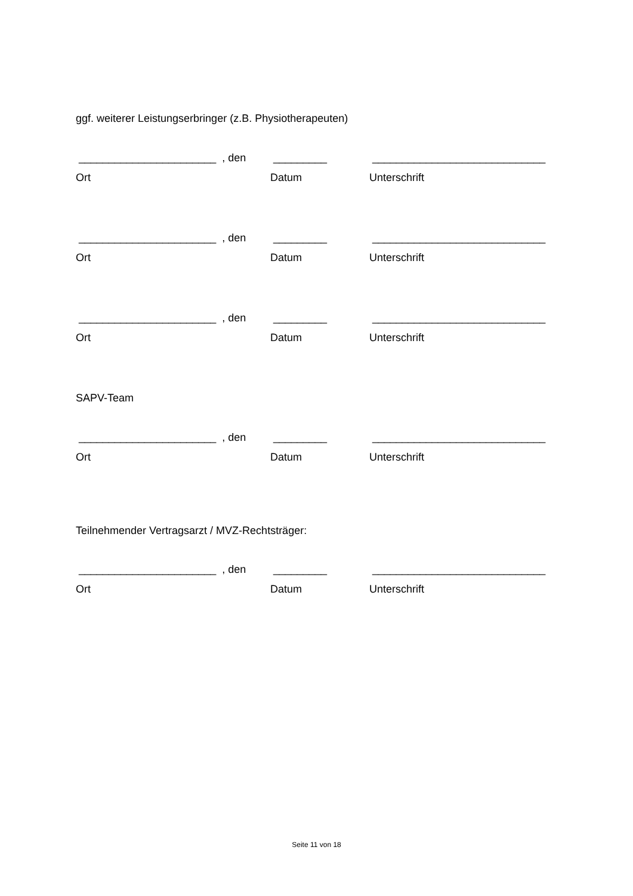ggf. weiterer Leistungserbringer (z.B. Physiotherapeuten)
_______________________ , den _________ _____________________________
Ort Datum Unterschrift
_______________________ , den _________ _____________________________
Ort Datum Unterschrift
_______________________ , den _________ _____________________________
Ort Datum Unterschrift
SAPV-Team
_______________________ , den _________ _____________________________
Ort Datum Unterschrift
Teilnehmender Vertragsarzt / MVZ-Rechtsträger:
_______________________ , den _________ _____________________________
Ort Datum Unterschrift
Seite 11 von 18